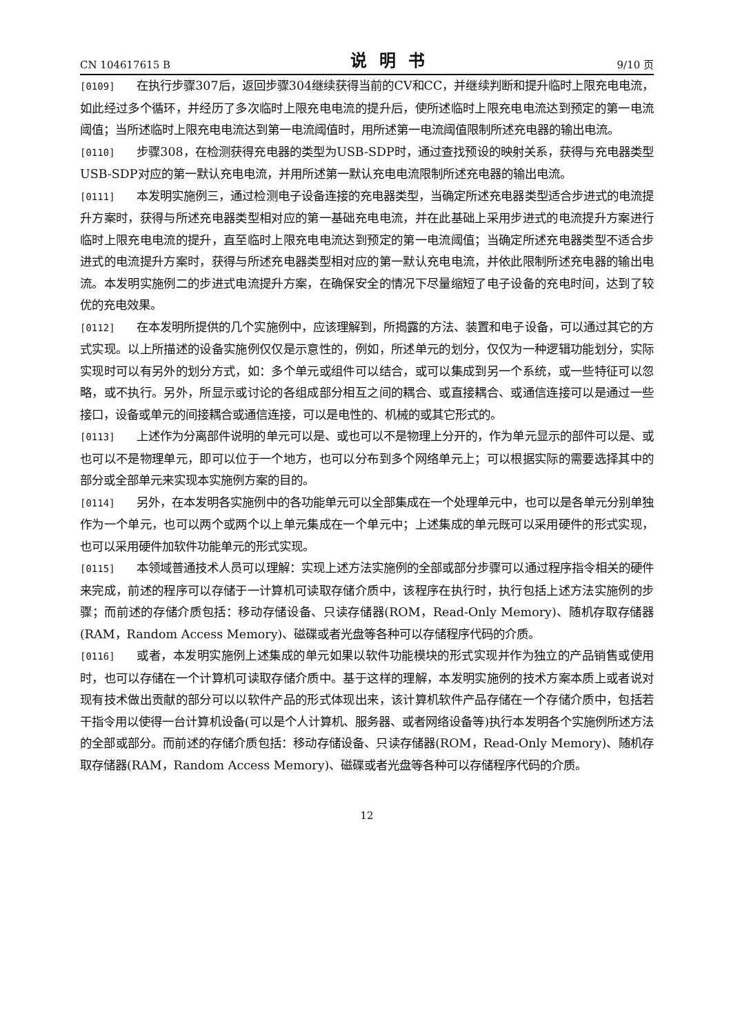CN 104617615 B 说明书 9/10 页
[0109] 在执行步骤307后，返回步骤304继续获得当前的CV和CC，并继续判断和提升临时上限充电电流，如此经过多个循环，并经历了多次临时上限充电电流的提升后，使所述临时上限充电电流达到预定的第一电流阈值；当所述临时上限充电电流达到第一电流阈值时，用所述第一电流阈值限制所述充电器的输出电流。
[0110] 步骤308，在检测获得充电器的类型为USB-SDP时，通过查找预设的映射关系，获得与充电器类型USB-SDP对应的第一默认充电电流，并用所述第一默认充电电流限制所述充电器的输出电流。
[0111] 本发明实施例三，通过检测电子设备连接的充电器类型，当确定所述充电器类型适合步进式的电流提升方案时，获得与所述充电器类型相对应的第一基础充电电流，并在此基础上采用步进式的电流提升方案进行临时上限充电电流的提升，直至临时上限充电电流达到预定的第一电流阈值；当确定所述充电器类型不适合步进式的电流提升方案时，获得与所述充电器类型相对应的第一默认充电电流，并依此限制所述充电器的输出电流。本发明实施例二的步进式电流提升方案，在确保安全的情况下尽量缩短了电子设备的充电时间，达到了较优的充电效果。
[0112] 在本发明所提供的几个实施例中，应该理解到，所揭露的方法、装置和电子设备，可以通过其它的方式实现。以上所描述的设备实施例仅仅是示意性的，例如，所述单元的划分，仅仅为一种逻辑功能划分，实际实现时可以有另外的划分方式，如：多个单元或组件可以结合，或可以集成到另一个系统，或一些特征可以忽略，或不执行。另外，所显示或讨论的各组成部分相互之间的耦合、或直接耦合、或通信连接可以是通过一些接口，设备或单元的间接耦合或通信连接，可以是电性的、机械的或其它形式的。
[0113] 上述作为分离部件说明的单元可以是、或也可以不是物理上分开的，作为单元显示的部件可以是、或也可以不是物理单元，即可以位于一个地方，也可以分布到多个网络单元上；可以根据实际的需要选择其中的部分或全部单元来实现本实施例方案的目的。
[0114] 另外，在本发明各实施例中的各功能单元可以全部集成在一个处理单元中，也可以是各单元分别单独作为一个单元，也可以两个或两个以上单元集成在一个单元中；上述集成的单元既可以采用硬件的形式实现，也可以采用硬件加软件功能单元的形式实现。
[0115] 本领域普通技术人员可以理解：实现上述方法实施例的全部或部分步骤可以通过程序指令相关的硬件来完成，前述的程序可以存储于一计算机可读取存储介质中，该程序在执行时，执行包括上述方法实施例的步骤；而前述的存储介质包括：移动存储设备、只读存储器(ROM，Read-Only Memory)、随机存取存储器(RAM，Random Access Memory)、磁碟或者光盘等各种可以存储程序代码的介质。
[0116] 或者，本发明实施例上述集成的单元如果以软件功能模块的形式实现并作为独立的产品销售或使用时，也可以存储在一个计算机可读取存储介质中。基于这样的理解，本发明实施例的技术方案本质上或者说对现有技术做出贡献的部分可以以软件产品的形式体现出来，该计算机软件产品存储在一个存储介质中，包括若干指令用以使得一台计算机设备(可以是个人计算机、服务器、或者网络设备等)执行本发明各个实施例所述方法的全部或部分。而前述的存储介质包括：移动存储设备、只读存储器(ROM，Read-Only Memory)、随机存取存储器(RAM，Random Access Memory)、磁碟或者光盘等各种可以存储程序代码的介质。
12